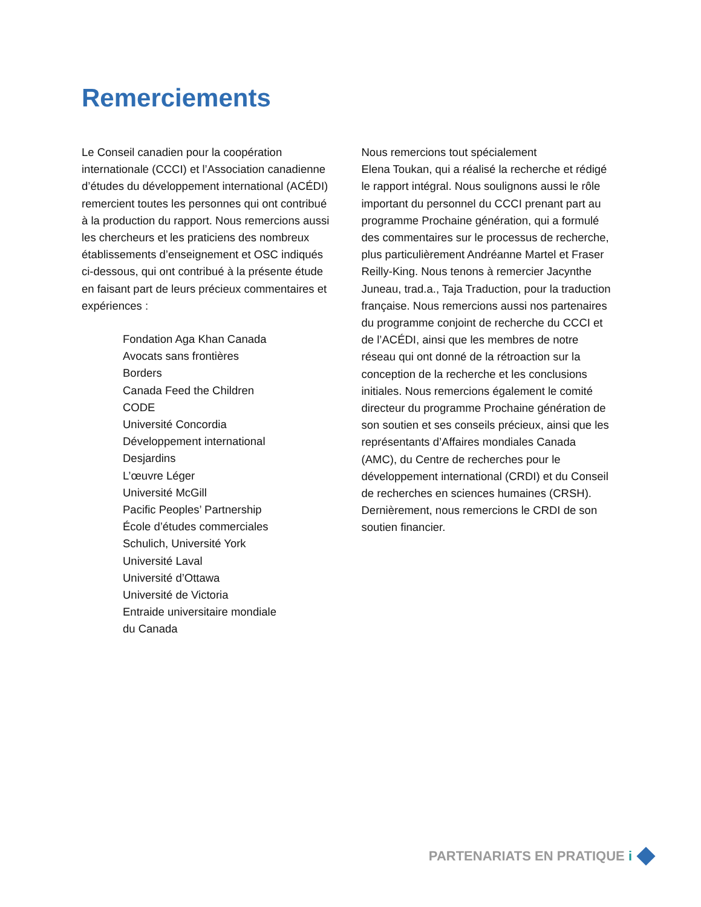Remerciements
Le Conseil canadien pour la coopération internationale (CCCI) et l’Association canadienne d’études du développement international (ACÉDI) remercient toutes les personnes qui ont contribué à la production du rapport. Nous remercions aussi les chercheurs et les praticiens des nombreux établissements d’enseignement et OSC indiqués ci-dessous, qui ont contribué à la présente étude en faisant part de leurs précieux commentaires et expériences :
Fondation Aga Khan Canada
Avocats sans frontières
Borders
Canada Feed the Children
CODE
Université Concordia
Développement international
Desjardins
L’œuvre Léger
Université McGill
Pacific Peoples’ Partnership
École d’études commerciales
Schulich, Université York
Université Laval
Université d’Ottawa
Université de Victoria
Entraide universitaire mondiale
du Canada
Nous remercions tout spécialement
Elena Toukan, qui a réalisé la recherche et rédigé le rapport intégral. Nous soulignons aussi le rôle important du personnel du CCCI prenant part au programme Prochaine génération, qui a formulé des commentaires sur le processus de recherche, plus particulièrement Andréanne Martel et Fraser Reilly-King. Nous tenons à remercier Jacynthe Juneau, trad.a., Taja Traduction, pour la traduction française. Nous remercions aussi nos partenaires du programme conjoint de recherche du CCCI et de l’ACÉDI, ainsi que les membres de notre réseau qui ont donné de la rétroaction sur la conception de la recherche et les conclusions initiales. Nous remercions également le comité directeur du programme Prochaine génération de son soutien et ses conseils précieux, ainsi que les représentants d’Affaires mondiales Canada (AMC), du Centre de recherches pour le développement international (CRDI) et du Conseil de recherches en sciences humaines (CRSH). Dernièrement, nous remercions le CRDI de son soutien financier.
PARTENARIATS EN PRATIQUE i